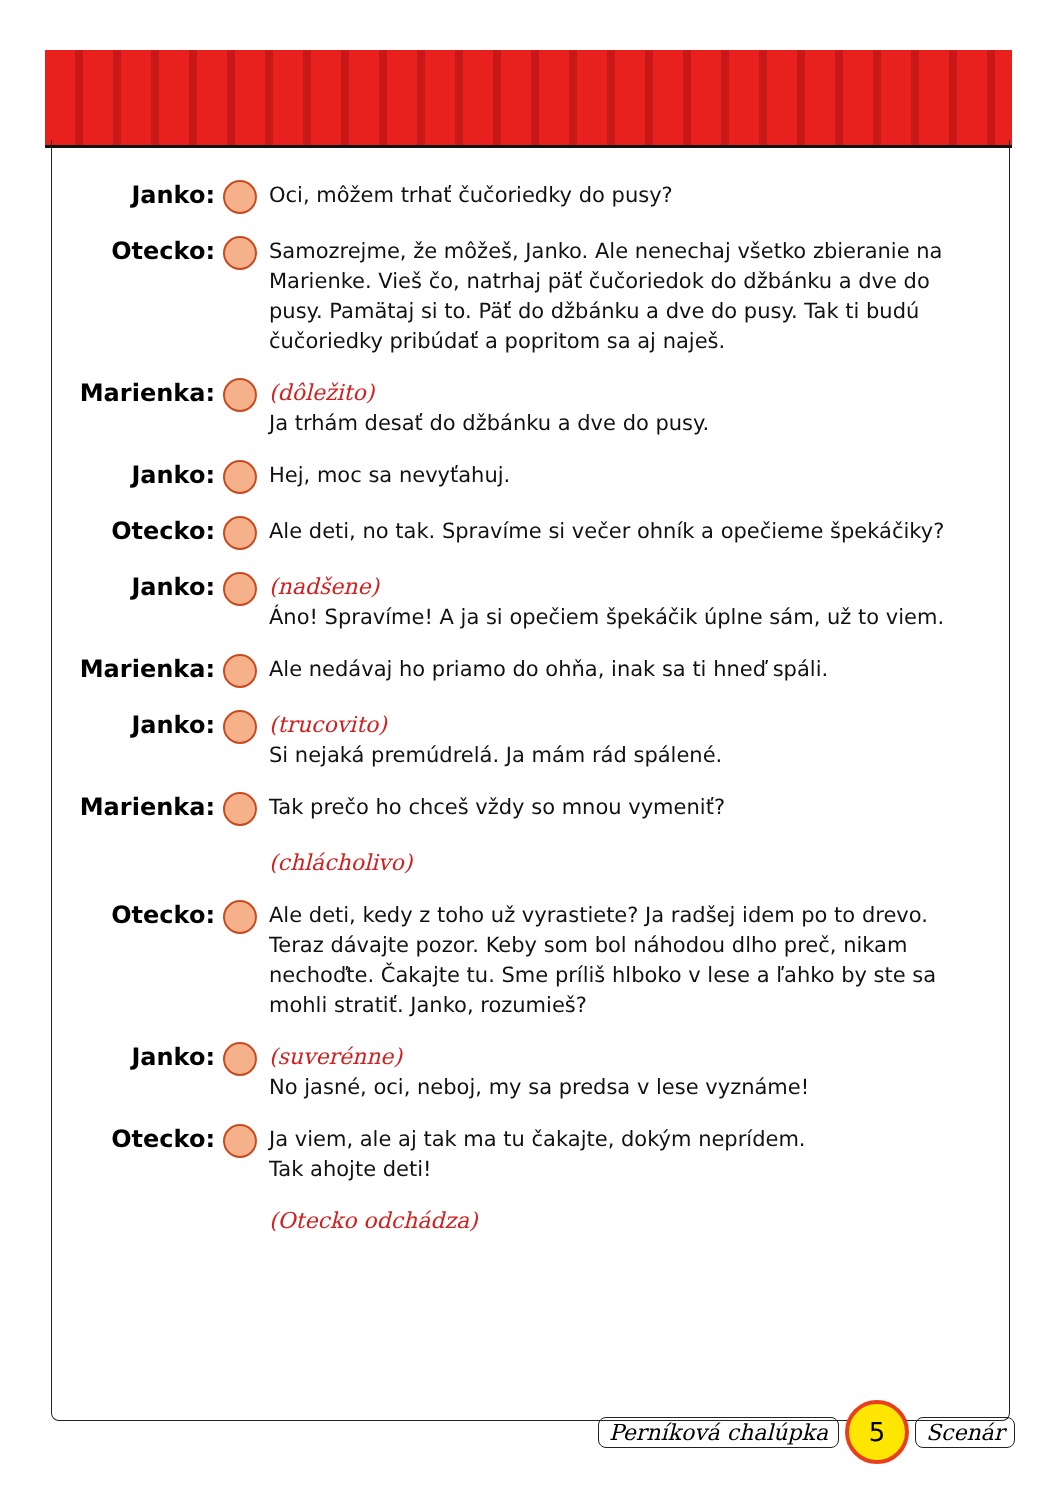Janko: Oci, môžem trhať čučoriedky do pusy?
Otecko: Samozrejme, že môžeš, Janko. Ale nenechaj všetko zbieranie na Marienke. Vieš čo, natrhaj päť čučoriedok do džbánku a dve do pusy. Pamätaj si to. Päť do džbánku a dve do pusy. Tak ti budú čučoriedky pribúdať a popritom sa aj naješ.
Marienka: (dôležito)
Ja trhám desať do džbánku a dve do pusy.
Janko: Hej, moc sa nevyťahuj.
Otecko: Ale deti, no tak. Spravíme si večer ohník a opečieme špekáčiky?
Janko: (nadšene)
Áno! Spravíme! A ja si opečiem špekáčik úplne sám, už to viem.
Marienka: Ale nedávaj ho priamo do ohňa, inak sa ti hneď spáli.
Janko: (trucovito)
Si nejaká premúdrelá. Ja mám rád spálené.
Marienka: Tak prečo ho chceš vždy so mnou vymeniť?
(chlácholivo)
Otecko: Ale deti, kedy z toho už vyrastiete? Ja radšej idem po to drevo. Teraz dávajte pozor. Keby som bol náhodou dlho preč, nikam nechoďte. Čakajte tu. Sme príliš hlboko v lese a ľahko by ste sa mohli stratiť. Janko, rozumieš?
Janko: (suverénne)
No jasné, oci, neboj, my sa predsa v lese vyznáme!
Otecko: Ja viem, ale aj tak ma tu čakajte, dokým neprídem.
Tak ahojte deti!
(Otecko odchádza)
Perníková chalúpka
5
Scenár